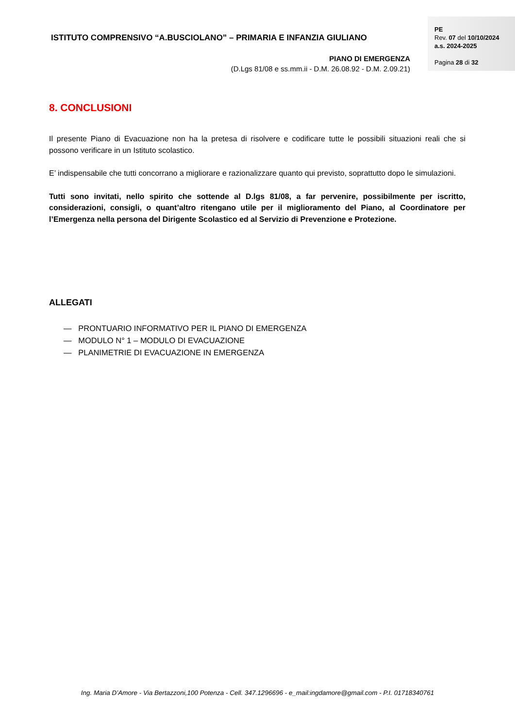ISTITUTO COMPRENSIVO “A.BUSCIOLANO” – PRIMARIA E INFANZIA GIULIANO
PIANO DI EMERGENZA
(D.Lgs 81/08 e ss.mm.ii - D.M. 26.08.92 - D.M. 2.09.21)
PE
Rev. 07 del 10/10/2024
a.s. 2024-2025
Pagina 28 di 32
8. CONCLUSIONI
Il presente Piano di Evacuazione non ha la pretesa di risolvere e codificare tutte le possibili situazioni reali che si possono verificare in un Istituto scolastico.
E’ indispensabile che tutti concorrano a migliorare e razionalizzare quanto qui previsto, soprattutto dopo le simulazioni.
Tutti sono invitati, nello spirito che sottende al D.lgs 81/08, a far pervenire, possibilmente per iscritto, considerazioni, consigli, o quant’altro ritengano utile per il miglioramento del Piano, al Coordinatore per l’Emergenza nella persona del Dirigente Scolastico ed al Servizio di Prevenzione e Protezione.
ALLEGATI
— PRONTUARIO INFORMATIVO PER IL PIANO DI EMERGENZA
— MODULO N° 1 – MODULO DI EVACUAZIONE
— PLANIMETRIE DI EVACUAZIONE IN EMERGENZA
Ing. Maria D’Amore - Via Bertazzoni,100 Potenza - Cell. 347.1296696 - e_mail:ingdamore@gmail.com - P.I. 01718340761